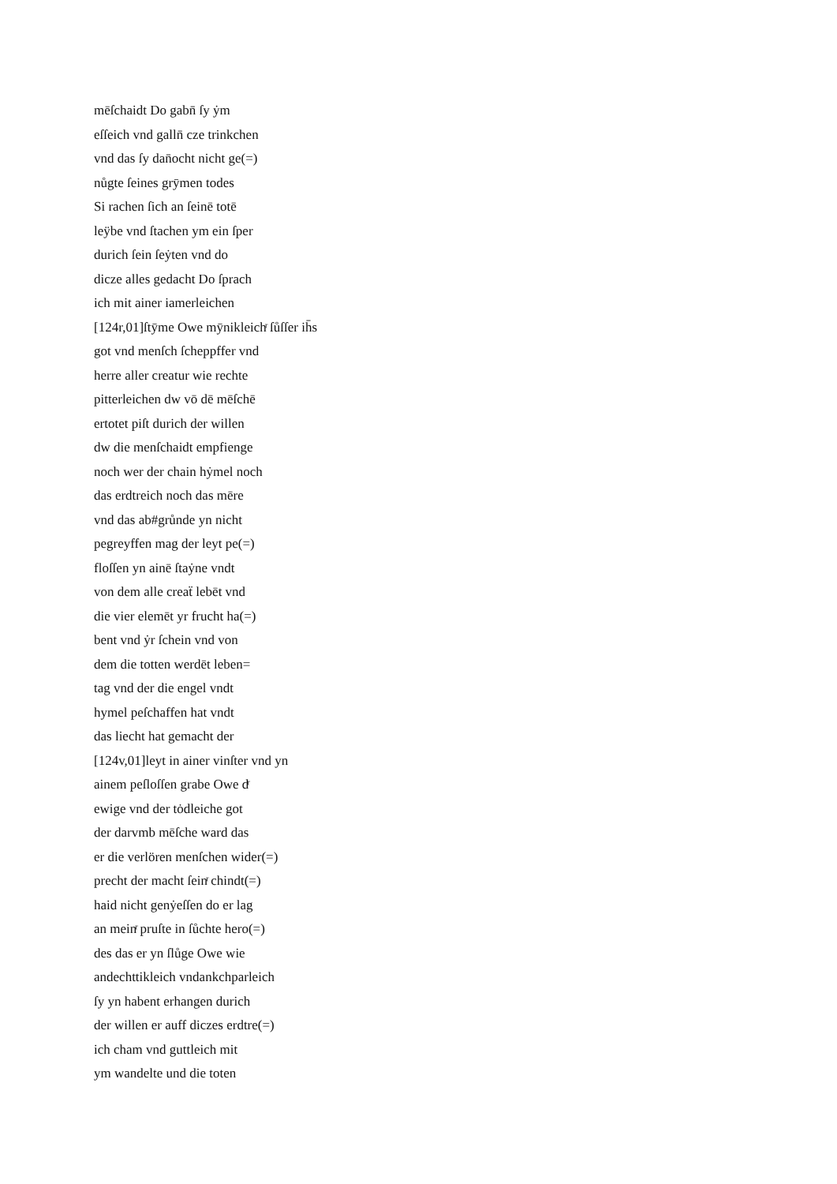mēſchaidt Do gabn̄ ſy ẏm
eſſeich vnd galln̄ cze trinkchen
vnd das ſy dan̄ocht nicht ge(=)
nůgte ſeines grȳmen todes
Si rachen ſich an ſeinē totē
leÿbe vnd ſtachen ym ein ſper
durich ſein ſeẏten vnd do
dicze alles gedacht Do ſprach
ich mit ainer iamerleichen
[124r,01]ſtȳme Owe mȳnikleichͬ ſůſſer ih̄s
got vnd menſch ſcheppffer vnd
herre aller creatur wie rechte
pitterleichen dw vō dē mēſchē
ertotet piſt durich der willen
dw die menſchaidt empfienge
noch wer der chain hẏmel noch
das erdtreich noch das mēre
vnd das ab#grůnde yn nicht
pegreyffen mag der leyt pe(=)
floſſen yn ainē ſtaẏne vndt
von dem alle creaẗ lebēt vnd
die vier elemēt yr frucht ha(=)
bent vnd ẏr ſchein vnd von
dem die totten werdēt leben=
tag vnd der die engel vndt
hymel peſchaffen hat vndt
das liecht hat gemacht der
[124v,01]leyt in ainer vinſter vnd yn
ainem peſloſſen grabe Owe dͬ
ewige vnd der tȯdleiche got
der darvmb mēſche ward das
er die verlören menſchen wider(=)
precht der macht ſeinͬ chindt(=)
haid nicht genẏeſſen do er lag
an meinͬ pruſte in ſůchte hero(=)
des das er yn ſlůge Owe wie
andechttikleich vndankchparleich
ſy yn habent erhangen durich
der willen er auff diczes erdtre(=)
ich cham vnd guttleich mit
ym wandelte und die toten